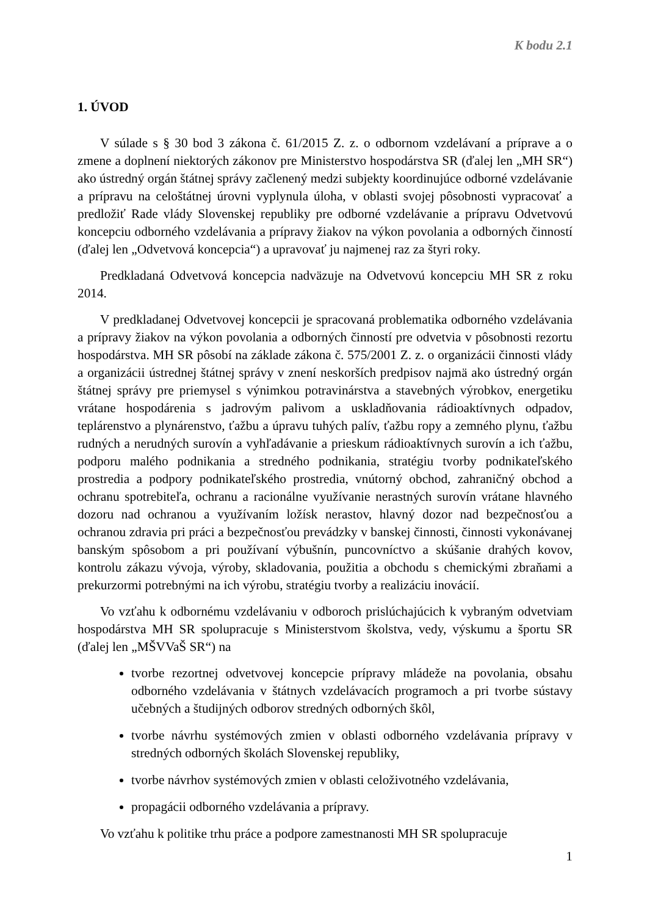K bodu 2.1
1. ÚVOD
V súlade s § 30 bod 3 zákona č. 61/2015 Z. z. o odbornom vzdelávaní a príprave a o zmene a doplnení niektorých zákonov pre Ministerstvo hospodárstva SR (ďalej len „MH SR“) ako ústredný orgán štátnej správy začlenený medzi subjekty koordinujúce odborné vzdelávanie a prípravu na celoštátnej úrovni vyplynula úloha, v oblasti svojej pôsobnosti vypracovať a predložiť Rade vlády Slovenskej republiky pre odborné vzdelávanie a prípravu Odvetvovú koncepciu odborného vzdelávania a prípravy žiakov na výkon povolania a odborných činností (ďalej len „Odvetvová koncepcia“) a upravovať ju najmenej raz za štyri roky.
Predkladaná Odvetvová koncepcia nadväzuje na Odvetvovú koncepciu MH SR z roku 2014.
V predkladanej Odvetvovej koncepcii je spracovaná problematika odborného vzdelávania a prípravy žiakov na výkon povolania a odborných činností pre odvetvia v pôsobnosti rezortu hospodárstva. MH SR pôsobí na základe zákona č. 575/2001 Z. z. o organizácii činnosti vlády a organizácii ústrednej štátnej správy v znení neskorších predpisov najmä ako ústredný orgán štátnej správy pre priemysel s výnimkou potravinárstva a stavebných výrobkov, energetiku vrátane hospodárenia s jadrovým palivom a uskladňovania rádioaktívnych odpadov, teplárenstvo a plynárenstvo, ťažbu a úpravu tuhých palív, ťažbu ropy a zemného plynu, ťažbu rudných a nerudných surovín a vyhľadávanie a prieskum rádioaktívnych surovín a ich ťažbu, podporu malého podnikania a stredného podnikania, stratégiu tvorby podnikateľského prostredia a podpory podnikateľského prostredia, vnútorný obchod, zahraničný obchod a ochranu spotrebiteľa, ochranu a racionálne využívanie nerastných surovín vrátane hlavného dozoru nad ochranou a využívaním ložísk nerastov, hlavný dozor nad bezpečnosťou a ochranou zdravia pri práci a bezpečnosťou prevádzky v banskej činnosti, činnosti vykonávanej banským spôsobom a pri používaní výbušnín, puncovníctvo a skúšanie drahých kovov, kontrolu zákazu vývoja, výroby, skladovania, použitia a obchodu s chemickými zbraňami a prekurzormi potrebnými na ich výrobu, stratégiu tvorby a realizáciu inovácií.
Vo vzťahu k odbornému vzdelávaniu v odboroch prislúchajúcich k vybraným odvetviam hospodárstva MH SR spolupracuje s Ministerstvom školstva, vedy, výskumu a športu SR (ďalej len „MŠVVaŠ SR“) na
tvorbe rezortnej odvetvovej koncepcie prípravy mládeže na povolania, obsahu odborného vzdelávania v štátnych vzdelávacích programoch a pri tvorbe sústavy učebných a študijných odborov stredných odborných škôl,
tvorbe návrhu systémových zmien v oblasti odborného vzdelávania prípravy v stredných odborných školách Slovenskej republiky,
tvorbe návrhov systémových zmien v oblasti celoživotného vzdelávania,
propagácii odborného vzdelávania a prípravy.
Vo vzťahu k politike trhu práce a podpore zamestnanosti MH SR spolupracuje
1